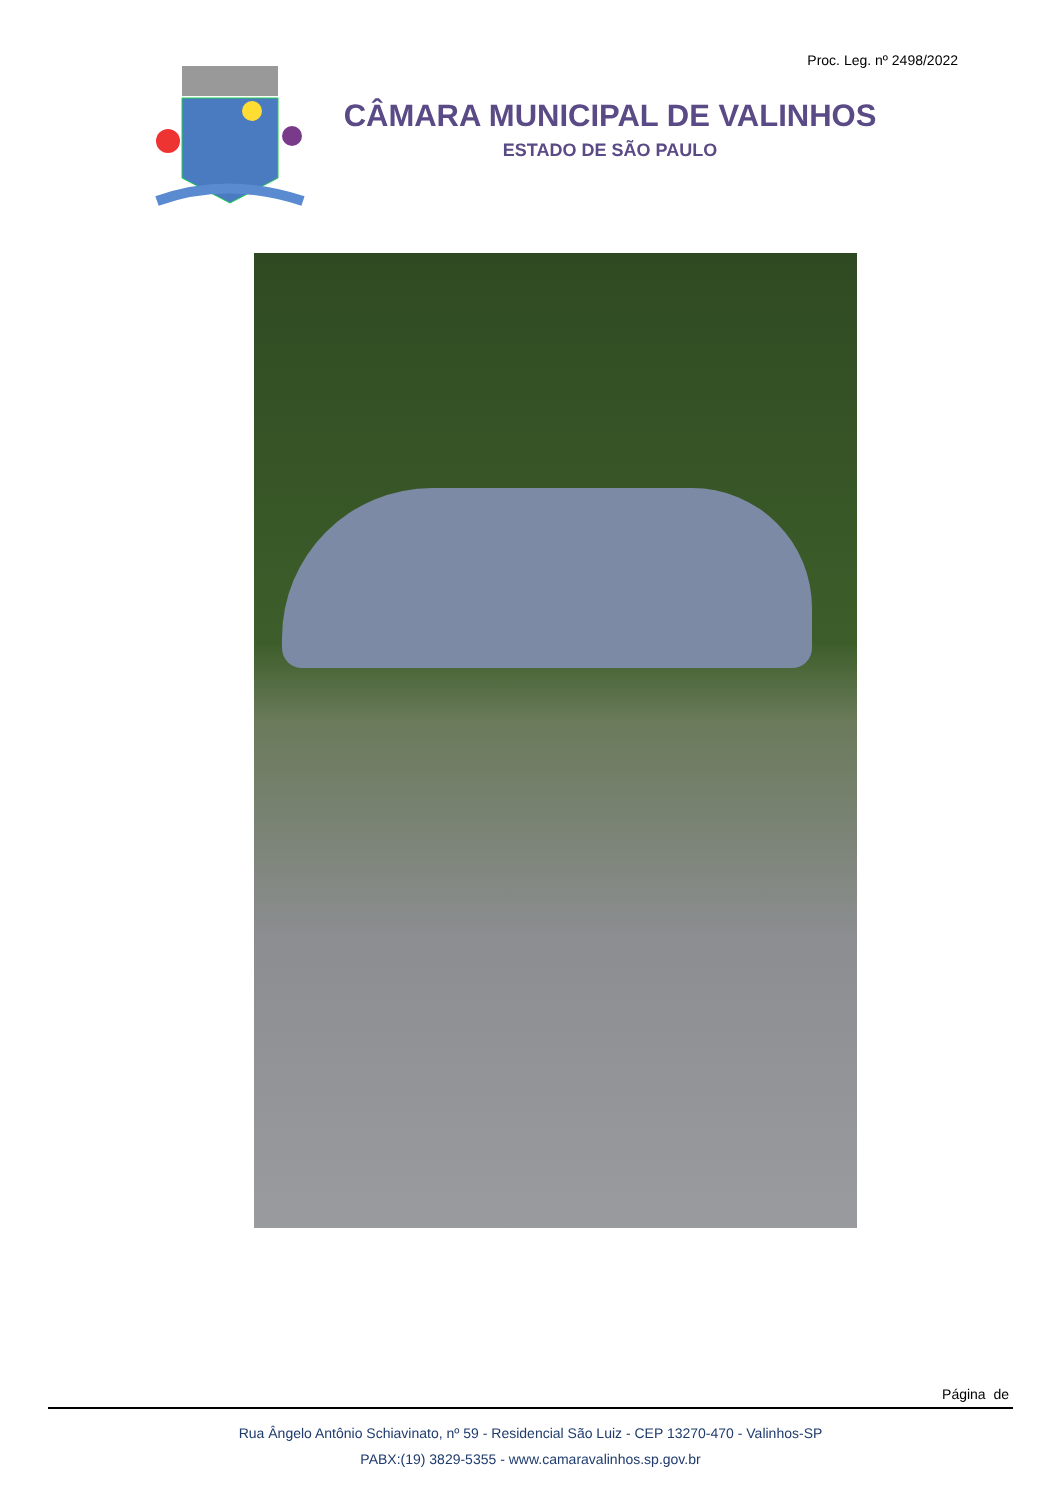Proc. Leg. nº 2498/2022
CÂMARA MUNICIPAL DE VALINHOS
ESTADO DE SÃO PAULO
Página de
Rua Ângelo Antônio Schiavinato, nº 59 - Residencial São Luiz - CEP 13270-470 - Valinhos-SP
PABX:(19) 3829-5355 - www.camaravalinhos.sp.gov.br